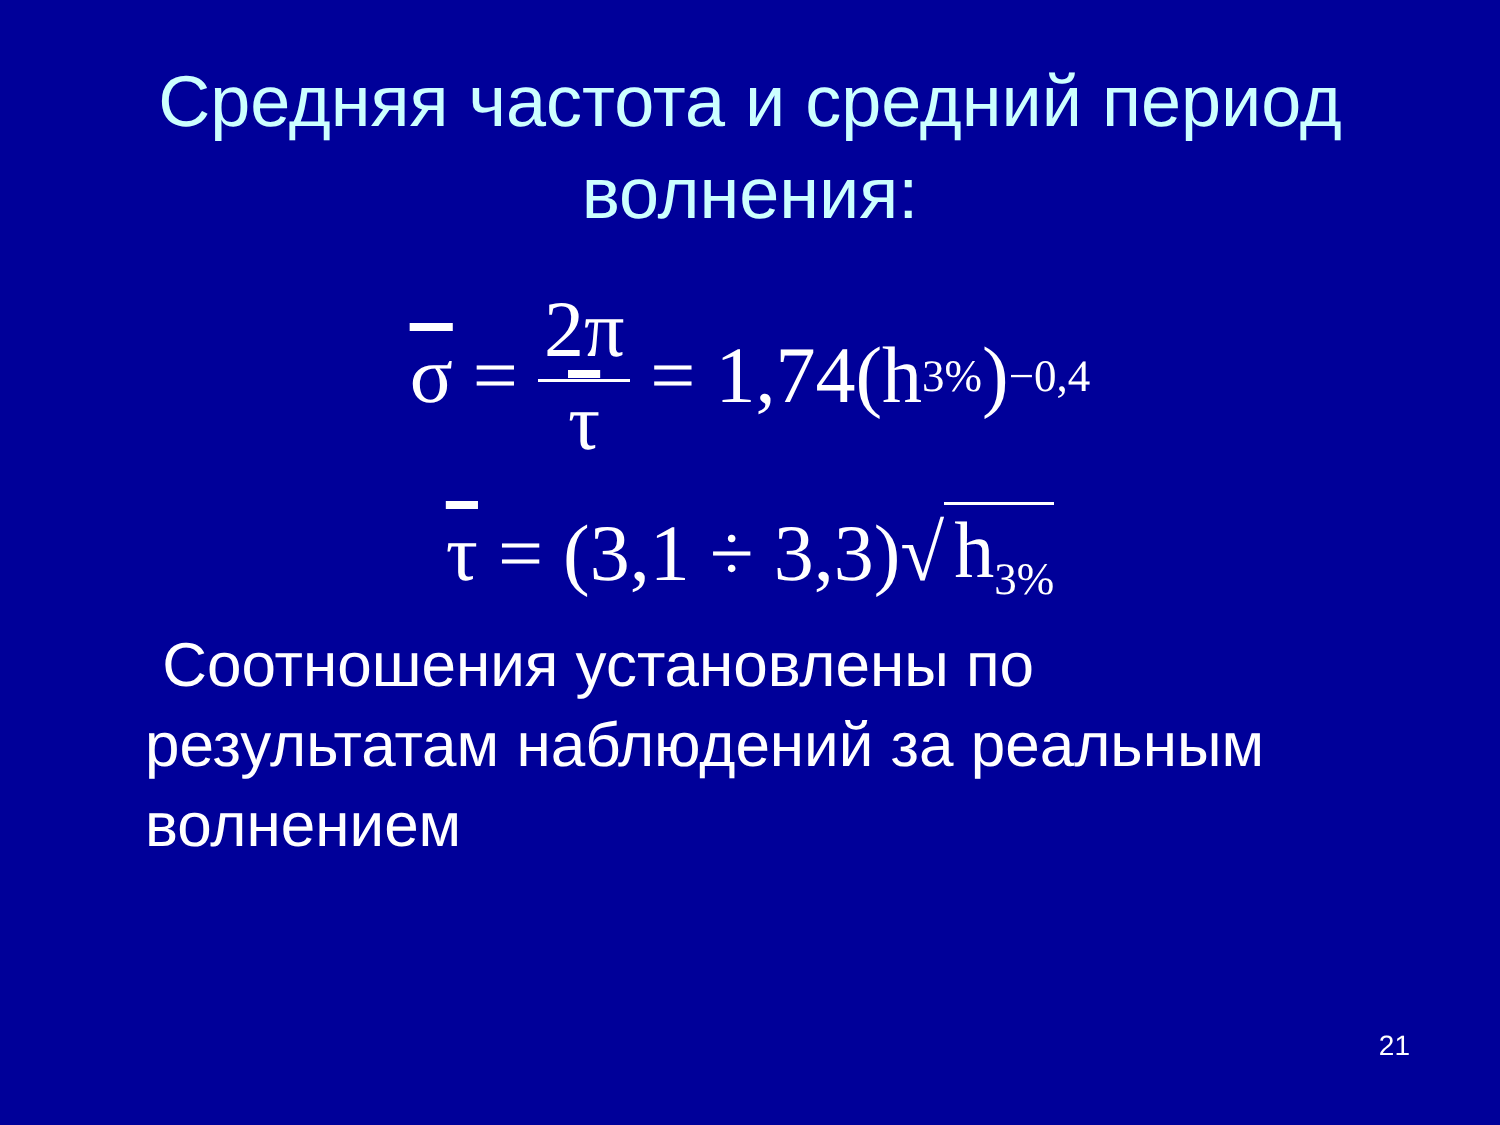Средняя частота и средний период
волнения:
σ = 2π τ = 1,74(h<sub>3%</sub>)<sup>−0,4</sup>
τ = (3,1 ÷ 3,3)√ h<sub>3%</sub>
Соотношения установлены по
результатам наблюдений за реальным
волнением
21